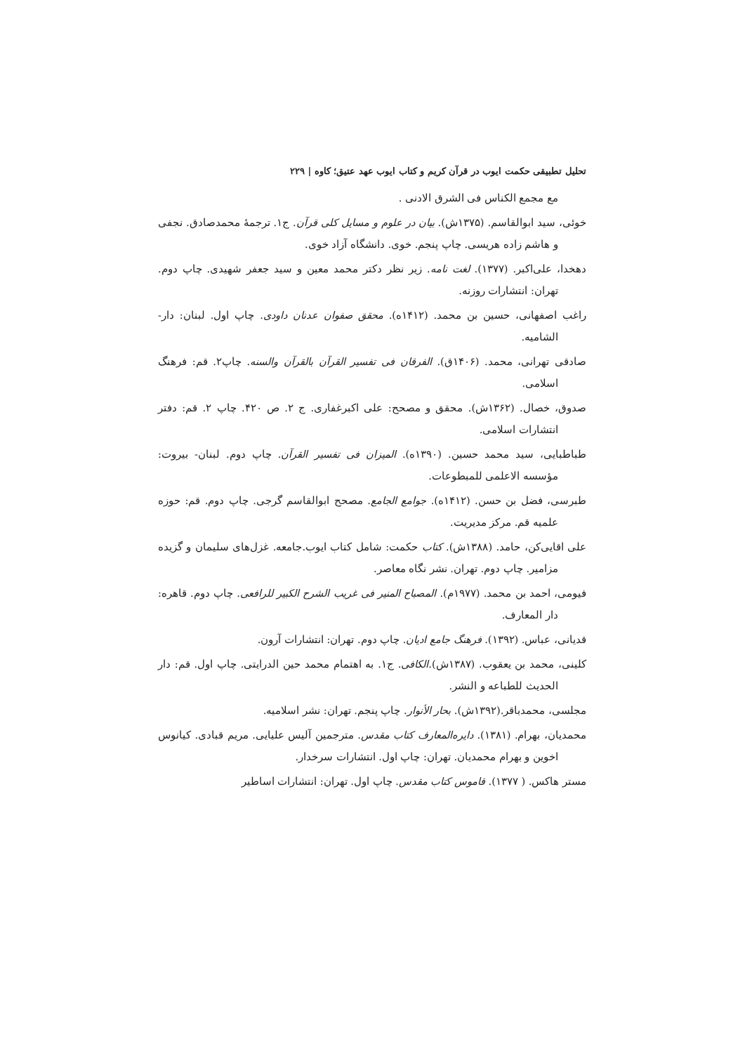تحلیل تطبیقی حکمت ایوب در قرآن کریم و کتاب ایوب عهد عتیق؛ کاوه | ۲۲۹
مع مجمع الکناس فی الشرق الادنی .
خوئی، سید ابوالقاسم. (۱۳۷۵ش). بیان در علوم و مسایل کلی قرآن. ج۱. ترجمۀ محمدصادق. نجفی و هاشم زاده هریسی. چاپ پنجم. خوی. دانشگاه آزاد خوی.
دهخدا، علی‌اکبر. (۱۳۷۷). لغت نامه. زیر نظر دکتر محمد معین و سید جعفر شهیدی. چاپ دوم. تهران: انتشارات روزنه.
راغب اصفهانی، حسین بن محمد. (۱۴۱۲ه). محقق صفوان عدنان داودی. چاپ اول. لبنان: دار- الشامیه.
صادقی تهرانی، محمد. (۱۴۰۶ق). الفرقان فی تفسیر القرآن بالقرآن والسنه. چاپ۲. قم: فرهنگ اسلامی.
صدوق، خصال. (۱۳۶۲ش). محقق و مصحح: علی اکبرغفاری. ج ۲. ص ۴۲۰. چاپ ۲. قم: دفتر انتشارات اسلامی.
طباطبایی، سید محمد حسین. (۱۳۹۰ه). المیزان فی تفسیر القرآن. چاپ دوم. لبنان- بیروت: مؤسسه الاعلمی للمبطوعات.
طبرسی، فضل بن حسن. (۱۴۱۲ه). جوامع الجامع. مصحح ابوالقاسم گرجی. چاپ دوم. قم: حوزه علمیه قم. مرکز مدیریت.
علی اقایی‌کن، حامد. (۱۳۸۸ش). کتاب حکمت: شامل کتاب ایوب.جامعه. غزل‌های سلیمان و گزیده مزامیر. چاپ دوم. تهران. نشر نگاه معاصر.
فیومی، احمد بن محمد. (۱۹۷۷م). المصباح المنیر فی غریب الشرح الکبیر للرافعی. چاپ دوم. قاهره: دار المعارف.
قدیانی، عباس. (۱۳۹۲). فرهنگ جامع ادیان. چاپ دوم. تهران: انتشارات آرون.
کلینی، محمد بن یعقوب. (۱۳۸۷ش).الکافی. ج۱. به اهتمام محمد حین الدرایتی. چاپ اول. قم: دار الحدیث للطباعه و النشر.
مجلسی، محمدباقر.(۱۳۹۲ش). بحار الأنوار. چاپ پنجم. تهران: نشر اسلامیه.
محمدیان، بهرام. (۱۳۸۱). دایره‌المعارف کتاب مقدس. مترجمین آلیس علیایی. مریم قبادی. کیانوس اخوین و بهرام محمدیان. تهران: چاپ اول. انتشارات سرخدار.
مستر هاکس. ( ۱۳۷۷). قاموس کتاب مقدس. چاپ اول. تهران: انتشارات اساطیر